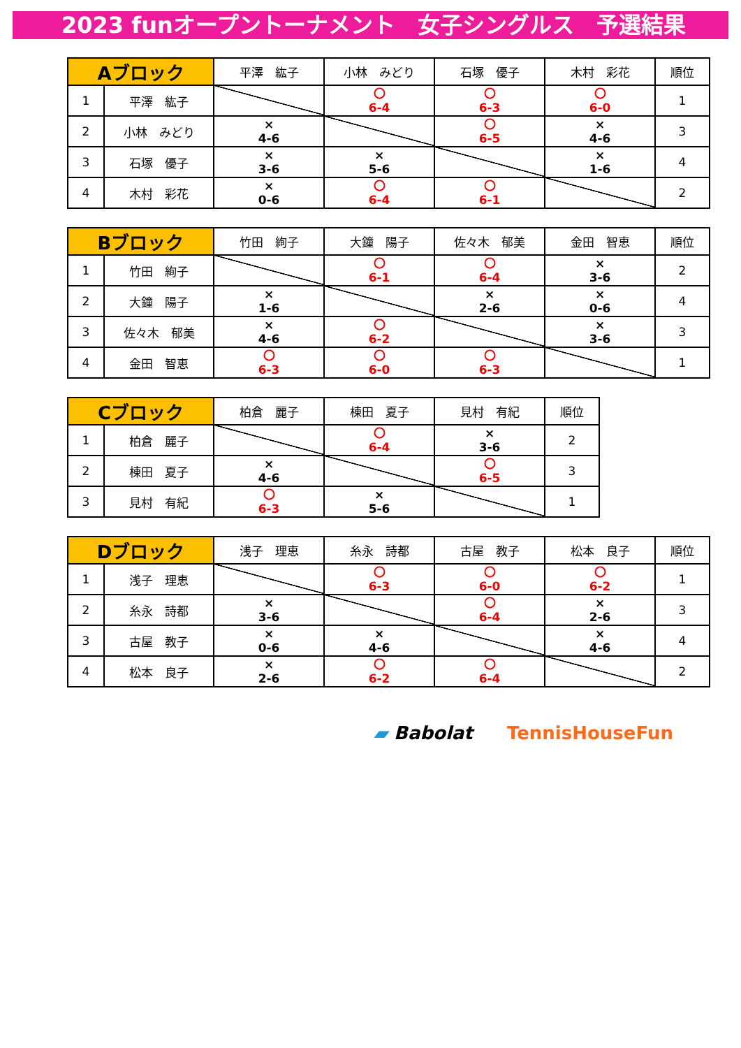2023 funオープントーナメント　女子シングルス　予選結果
| Aブロック | | 平澤 紘子 | 小林 みどり | 石塚 優子 | 木村 彩花 | 順位 |
| --- | --- | --- | --- | --- | --- | --- |
| 1 | 平澤 紘子 | | 〇 6-4 | 〇 6-3 | 〇 6-0 | 1 |
| 2 | 小林 みどり | × 4-6 | | 〇 6-5 | × 4-6 | 3 |
| 3 | 石塚 優子 | × 3-6 | × 5-6 | | × 1-6 | 4 |
| 4 | 木村 彩花 | × 0-6 | 〇 6-4 | 〇 6-1 | | 2 |
| Bブロック | | 竹田 絢子 | 大鐘 陽子 | 佐々木 郁美 | 金田 智恵 | 順位 |
| --- | --- | --- | --- | --- | --- | --- |
| 1 | 竹田 絢子 | | 〇 6-1 | 〇 6-4 | × 3-6 | 2 |
| 2 | 大鐘 陽子 | × 1-6 | | × 2-6 | × 0-6 | 4 |
| 3 | 佐々木 郁美 | × 4-6 | 〇 6-2 | | × 3-6 | 3 |
| 4 | 金田 智恵 | 〇 6-3 | 〇 6-0 | 〇 6-3 | | 1 |
| Cブロック | | 柏倉 麗子 | 棟田 夏子 | 見村 有紀 | 順位 |
| --- | --- | --- | --- | --- | --- |
| 1 | 柏倉 麗子 | | 〇 6-4 | × 3-6 | 2 |
| 2 | 棟田 夏子 | × 4-6 | | 〇 6-5 | 3 |
| 3 | 見村 有紀 | 〇 6-3 | × 5-6 | | 1 |
| Dブロック | | 浅子 理恵 | 糸永 詩都 | 古屋 教子 | 松本 良子 | 順位 |
| --- | --- | --- | --- | --- | --- | --- |
| 1 | 浅子 理恵 | | 〇 6-3 | 〇 6-0 | 〇 6-2 | 1 |
| 2 | 糸永 詩都 | × 3-6 | | 〇 6-4 | × 2-6 | 3 |
| 3 | 古屋 教子 | × 0-6 | × 4-6 | | × 4-6 | 4 |
| 4 | 松本 良子 | × 2-6 | 〇 6-2 | 〇 6-4 | | 2 |
▰ Babolat TennisHouseFun